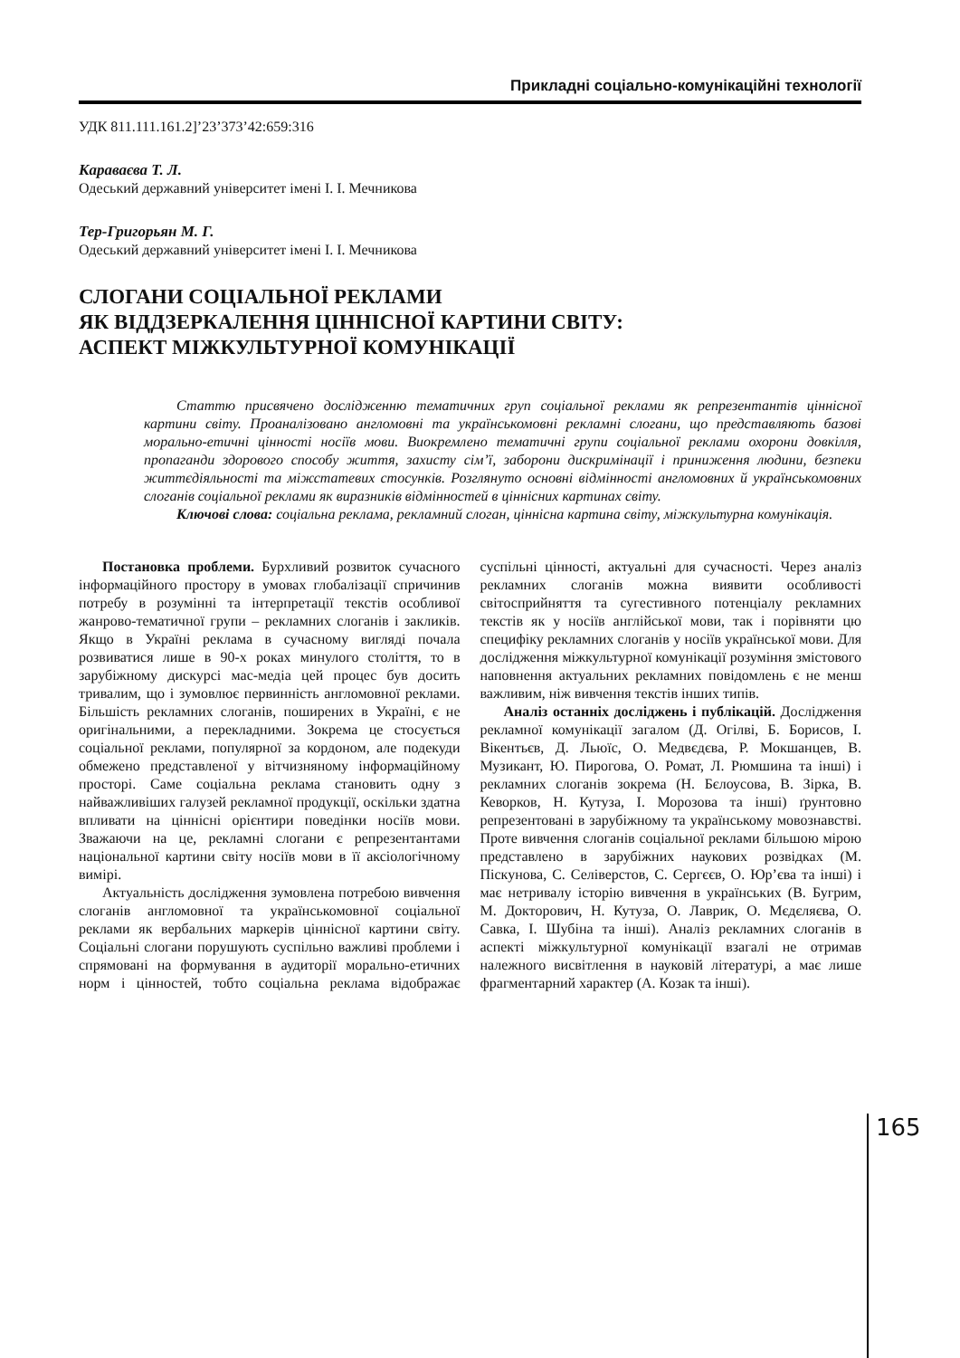Прикладні соціально-комунікаційні технології
УДК 811.111.161.2]’23’373’42:659:316
Караваєва Т. Л.
Одеський державний університет імені І. І. Мечникова
Тер-Григорьян М. Г.
Одеський державний університет імені І. І. Мечникова
СЛОГАНИ СОЦІАЛЬНОЇ РЕКЛАМИ
ЯК ВІДДЗЕРКАЛЕННЯ ЦІННІСНОЇ КАРТИНИ СВІТУ:
АСПЕКТ МІЖКУЛЬТУРНОЇ КОМУНІКАЦІЇ
Статтю присвячено дослідженню тематичних груп соціальної реклами як репрезентантів ціннісної картини світу. Проаналізовано англомовні та українськомовні рекламні слогани, що представляють базові морально-етичні цінності носіїв мови. Виокремлено тематичні групи соціальної реклами охорони довкілля, пропаганди здорового способу життя, захисту сім’ї, заборони дискримінації і приниження людини, безпеки життєдіяльності та міжстатевих стосунків. Розглянуто основні відмінності англомовних й українськомовних слоганів соціальної реклами як виразників відмінностей в ціннісних картинах світу.
Ключові слова: соціальна реклама, рекламний слоган, ціннісна картина світу, міжкультурна комунікація.
Постановка проблеми. Бурхливий розвиток сучасного інформаційного простору в умовах глобалізації спричинив потребу в розумінні та інтерпретації текстів особливої жанрово-тематичної групи – рекламних слоганів і закликів. Якщо в Україні реклама в сучасному вигляді почала розвиватися лише в 90-х роках минулого століття, то в зарубіжному дискурсі мас-медіа цей процес був досить тривалим, що і зумовлює первинність англомовної реклами. Більшість рекламних слоганів, поширених в Україні, є не оригінальними, а перекладними. Зокрема це стосується соціальної реклами, популярної за кордоном, але подекуди обмежено представленої у вітчизняному інформаційному просторі. Саме соціальна реклама становить одну з найважливіших галузей рекламної продукції, оскільки здатна впливати на ціннісні орієнтири поведінки носіїв мови. Зважаючи на це, рекламні слогани є репрезентантами національної картини світу носіїв мови в її аксіологічному вимірі.
Актуальність дослідження зумовлена потребою вивчення слоганів англомовної та українськомовної соціальної реклами як вербальних маркерів ціннісної картини світу. Соціальні слогани порушують суспільно важливі проблеми і спрямовані на формування в аудиторії морально-етичних норм і цінностей, тобто соціальна реклама відображає суспільні цінності, актуальні для сучасності. Через аналіз рекламних слоганів можна виявити особливості світосприйняття та сугестивного потенціалу рекламних текстів як у носіїв англійської мови, так і порівняти цю специфіку рекламних слоганів у носіїв української мови. Для дослідження міжкультурної комунікації розуміння змістового наповнення актуальних рекламних повідомлень є не менш важливим, ніж вивчення текстів інших типів.
Аналіз останніх досліджень і публікацій. Дослідження рекламної комунікації загалом (Д. Огілві, Б. Борисов, І. Вікентьєв, Д. Льюїс, О. Медвєдєва, Р. Мокшанцев, В. Музикант, Ю. Пирогова, О. Ромат, Л. Рюмшина та інші) і рекламних слоганів зокрема (Н. Бєлоусова, В. Зірка, В. Кеворков, Н. Кутуза, І. Морозова та інші) ґрунтовно репрезентовані в зарубіжному та українському мовознавстві. Проте вивчення слоганів соціальної реклами більшою мірою представлено в зарубіжних наукових розвідках (М. Піскунова, С. Селіверстов, С. Сергєєв, О. Юр’єва та інші) і має нетривалу історію вивчення в українських (В. Бугрим, М. Докторович, Н. Кутуза, О. Лаврик, О. Мєдєляєва, О. Савка, І. Шубіна та інші). Аналіз рекламних слоганів в аспекті міжкультурної комунікації взагалі не отримав належного висвітлення в науковій літературі, а має лише фрагментарний характер (А. Козак та інші).
165